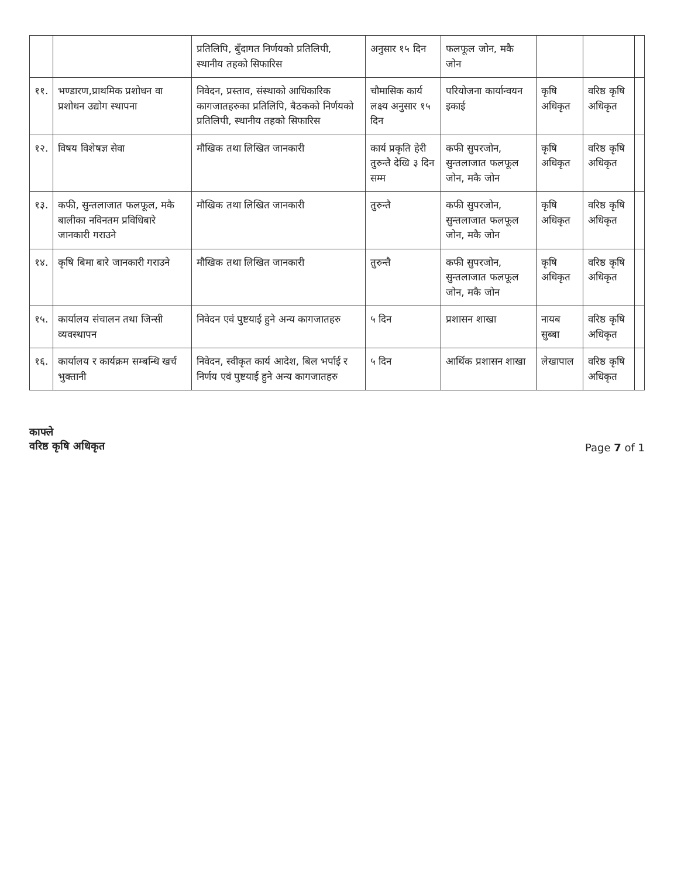| | | प्रतिलिपि, बुँदागत निर्णयको प्रतिलिपी, स्थानीय तहको सिफारिस | अनुसार १५ दिन | फलफूल जोन, मकै जोन | | | |
| ११. | भण्डारण,प्राथमिक प्रशोधन वा प्रशोधन उद्योग स्थापना | निवेदन, प्रस्ताव, संस्थाको आधिकारिक कागजातहरुका प्रतिलिपि, बैठकको निर्णयको प्रतिलिपी, स्थानीय तहको सिफारिस | चौमासिक कार्य लक्ष्य अनुसार १५ दिन | परियोजना कार्यान्वयन इकाई | कृषि अधिकृत | वरिष्ठ कृषि अधिकृत | |
| १२. | विषय विशेषज्ञ सेवा | मौखिक तथा लिखित जानकारी | कार्य प्रकृति हेरी तुरुन्तै देखि ३ दिन सम्म | कफी सुपरजोन, सुन्तलाजात फलफूल जोन, मकै जोन | कृषि अधिकृत | वरिष्ठ कृषि अधिकृत | |
| १३. | कफी, सुन्तलाजात फलफूल, मकै बालीका नविनतम प्रविधिबारे जानकारी गराउने | मौखिक तथा लिखित जानकारी | तुरुन्तै | कफी सुपरजोन, सुन्तलाजात फलफूल जोन, मकै जोन | कृषि अधिकृत | वरिष्ठ कृषि अधिकृत | |
| १४. | कृषि बिमा बारे जानकारी गराउने | मौखिक तथा लिखित जानकारी | तुरुन्तै | कफी सुपरजोन, सुन्तलाजात फलफूल जोन, मकै जोन | कृषि अधिकृत | वरिष्ठ कृषि अधिकृत | |
| १५. | कार्यालय संचालन तथा जिन्सी व्यवस्थापन | निवेदन एवं पुष्टयाई हुने अन्य कागजातहरु | ५ दिन | प्रशासन शाखा | नायब सुब्बा | वरिष्ठ कृषि अधिकृत | |
| १६. | कार्यालय र कार्यक्रम सम्बन्धि खर्च भुक्तानी | निवेदन, स्वीकृत कार्य आदेश, बिल भर्पाई र निर्णय एवं पुष्टयाई हुने अन्य कागजातहरु | ५ दिन | आर्थिक प्रशासन शाखा | लेखापाल | वरिष्ठ कृषि अधिकृत | |
काफ्ले
वरिष्ठ कृषि अधिकृत
Page 7 of 1